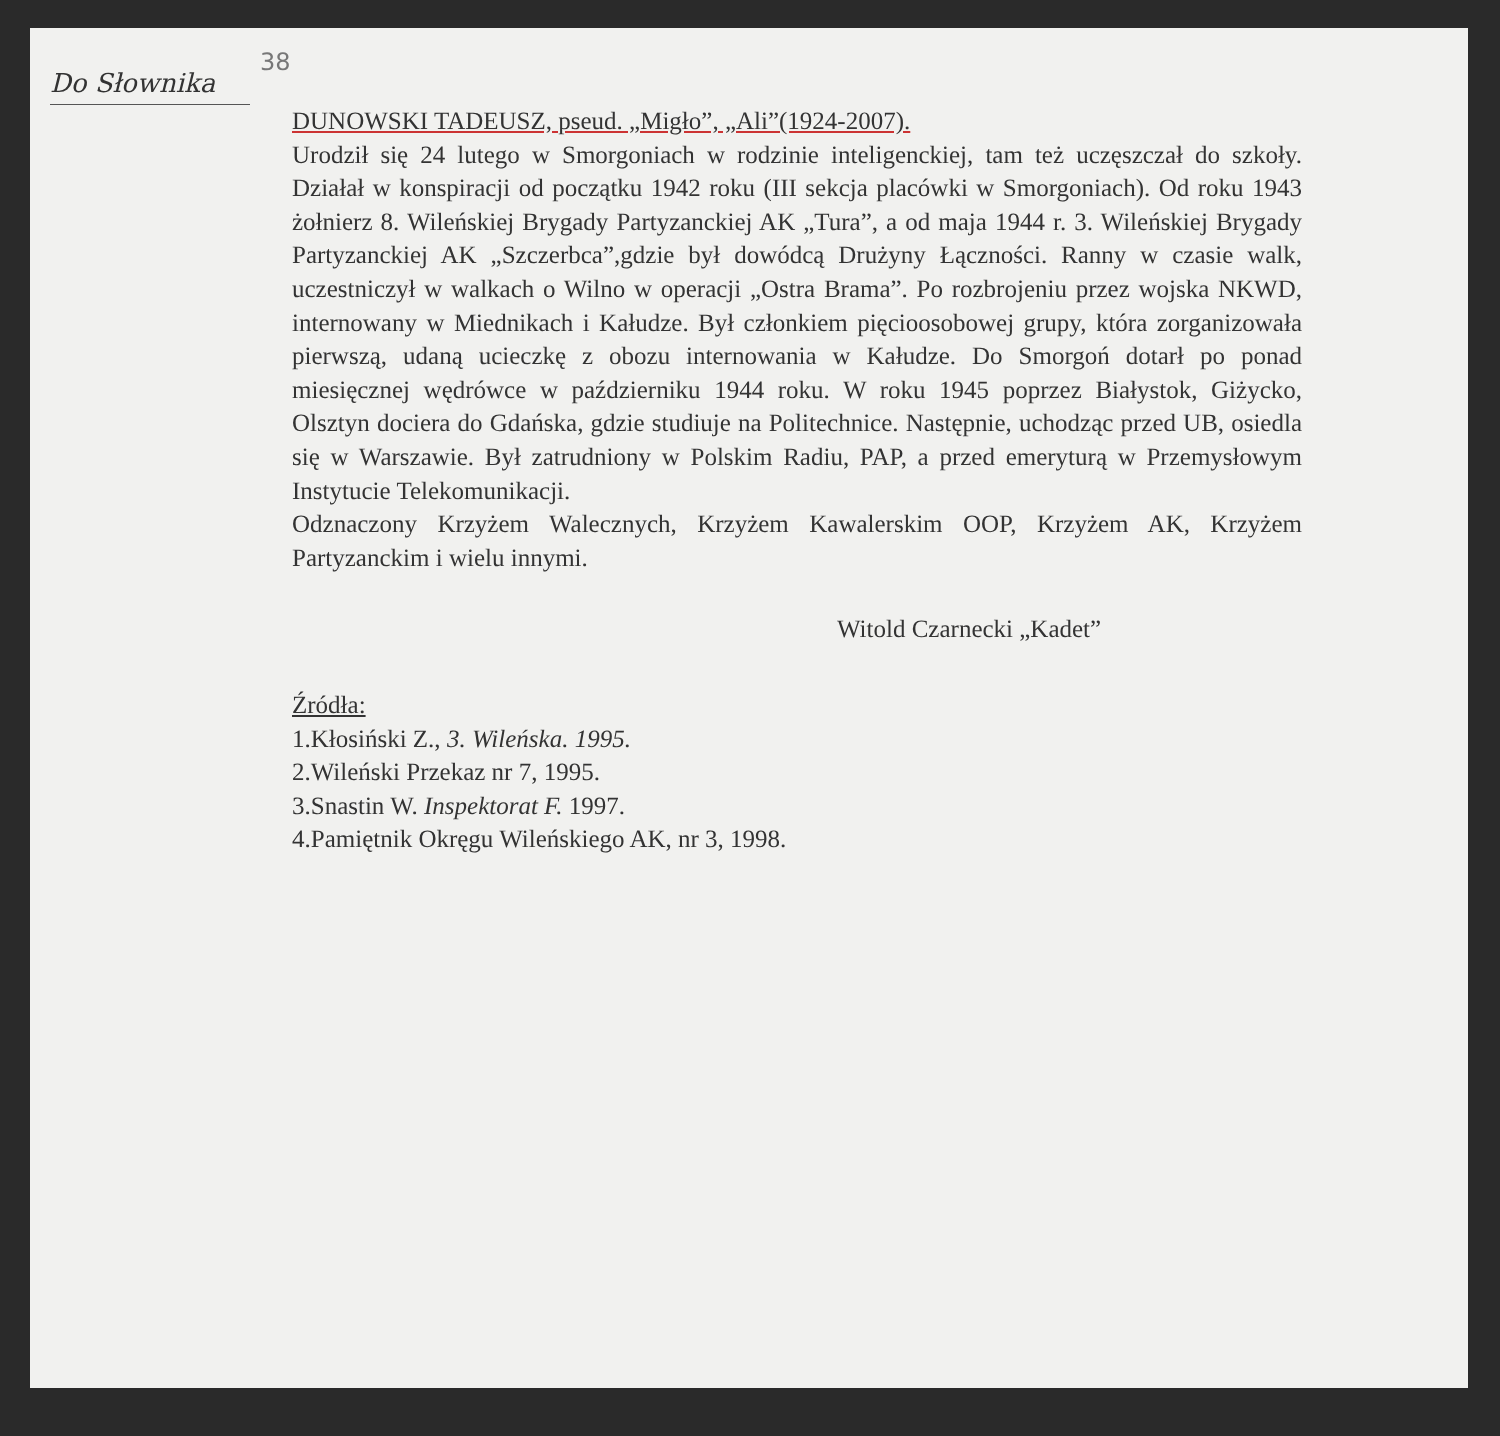Do Słownika
38
DUNOWSKI TADEUSZ, pseud. „Migło”, „Ali”(1924-2007).
Urodził się 24 lutego w Smorgoniach w rodzinie inteligenckiej, tam też uczęszczał do szkoły. Działał w konspiracji od początku 1942 roku (III sekcja placówki w Smorgoniach). Od roku 1943 żołnierz 8. Wileńskiej Brygady Partyzanckiej AK „Tura”, a od maja 1944 r. 3. Wileńskiej Brygady Partyzanckiej AK „Szczerbca”,gdzie był dowódcą Drużyny Łączności. Ranny w czasie walk, uczestniczył w walkach o Wilno w operacji „Ostra Brama”. Po rozbrojeniu przez wojska NKWD, internowany w Miednikach i Kałudze. Był członkiem pięcioosobowej grupy, która zorganizowała pierwszą, udaną ucieczkę z obozu internowania w Kałudze. Do Smorgoń dotarł po ponad miesięcznej wędrówce w październiku 1944 roku. W roku 1945 poprzez Białystok, Giżycko, Olsztyn dociera do Gdańska, gdzie studiuje na Politechnice. Następnie, uchodząc przed UB, osiedla się w Warszawie. Był zatrudniony w Polskim Radiu, PAP, a przed emeryturą w Przemysłowym Instytucie Telekomunikacji.
Odznaczony Krzyżem Walecznych, Krzyżem Kawalerskim OOP, Krzyżem AK, Krzyżem Partyzanckim i wielu innymi.
Witold Czarnecki „Kadet”
Źródła:
1.Kłosiński Z., 3. Wileńska. 1995.
2.Wileński Przekaz nr 7, 1995.
3.Snastin W. Inspektorat F. 1997.
4.Pamiętnik Okręgu Wileńskiego AK, nr 3, 1998.